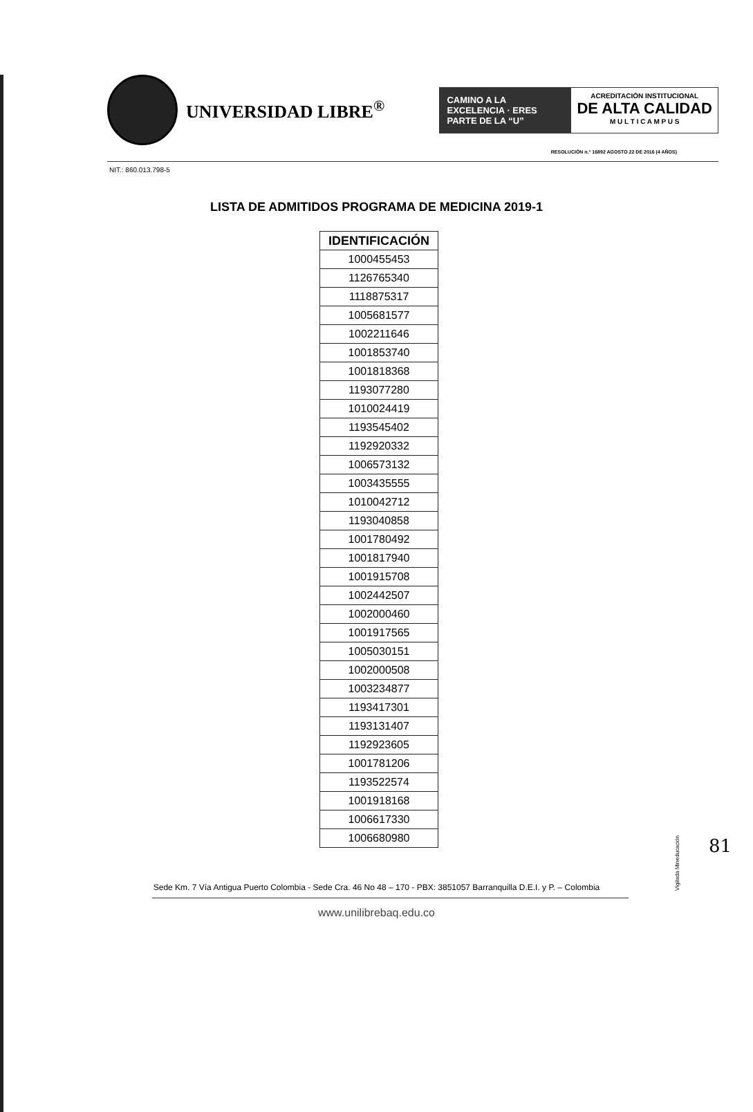UNIVERSIDAD LIBRE<sup>®</sup>
CAMINO A LA EXCELENCIA · ERES PARTE DE LA “U”
ACREDITACIÓN INSTITUCIONAL
DE ALTA CALIDAD
M U L T I C A M P U S
RESOLUCIÓN n.° 16892 AGOSTO 22 DE 2016 (4 AÑOS)
NIT.: 860.013.798-5
LISTA DE ADMITIDOS PROGRAMA DE MEDICINA 2019-1
| IDENTIFICACIÓN |
| --- |
| 1000455453 |
| 1126765340 |
| 1118875317 |
| 1005681577 |
| 1002211646 |
| 1001853740 |
| 1001818368 |
| 1193077280 |
| 1010024419 |
| 1193545402 |
| 1192920332 |
| 1006573132 |
| 1003435555 |
| 1010042712 |
| 1193040858 |
| 1001780492 |
| 1001817940 |
| 1001915708 |
| 1002442507 |
| 1002000460 |
| 1001917565 |
| 1005030151 |
| 1002000508 |
| 1003234877 |
| 1193417301 |
| 1193131407 |
| 1192923605 |
| 1001781206 |
| 1193522574 |
| 1001918168 |
| 1006617330 |
| 1006680980 |
Vigilada Mineducación
81
Sede Km. 7 Vía Antigua Puerto Colombia - Sede Cra. 46 No 48 – 170 - PBX: 3851057 Barranquilla D.E.I. y P. – Colombia
www.unilibrebaq.edu.co